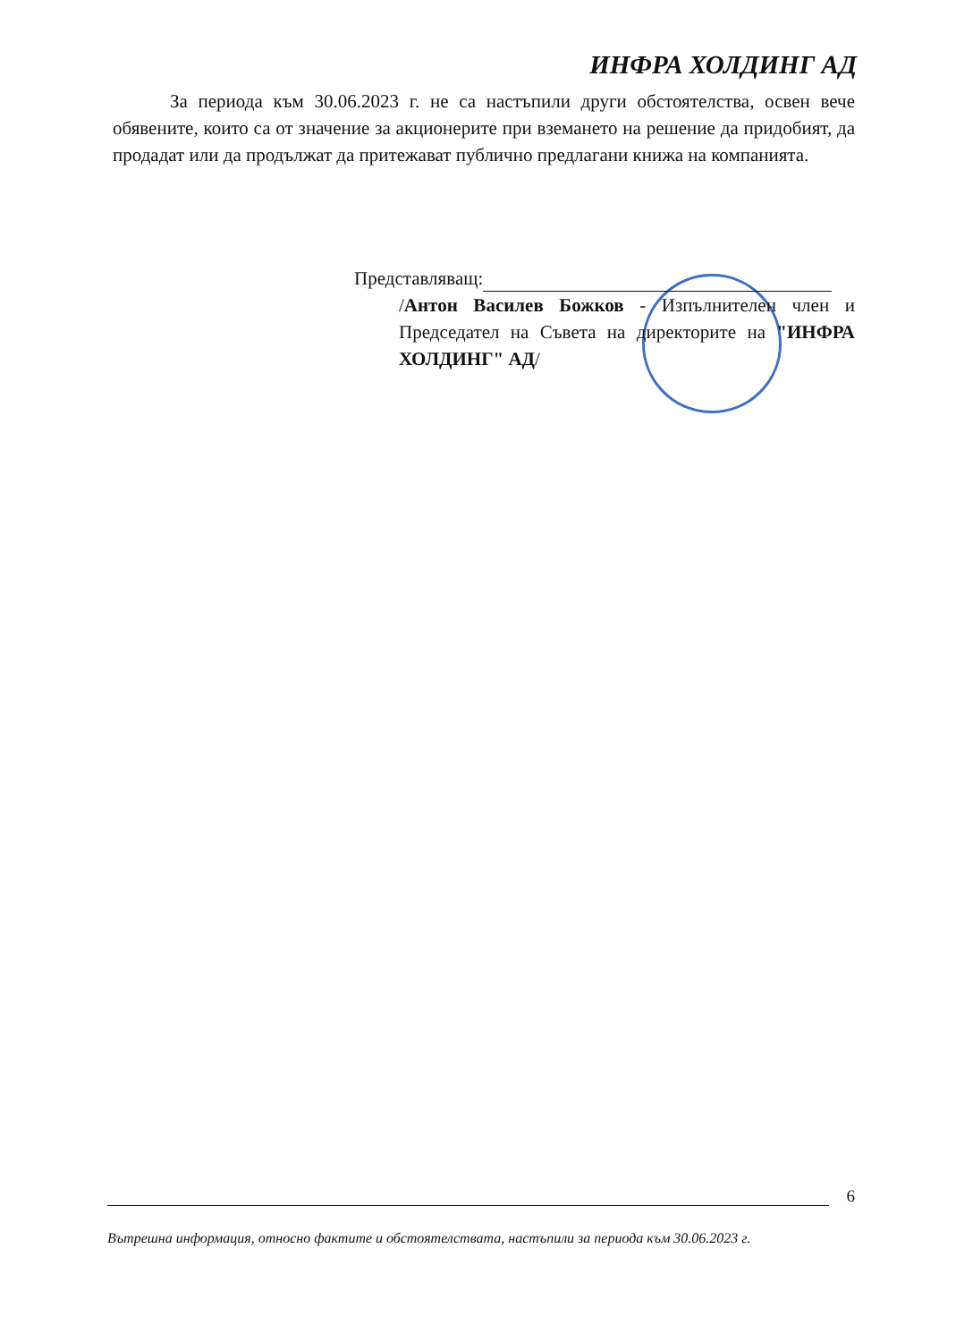ИНФРА ХОЛДИНГ АД
За периода към 30.06.2023 г. не са настъпили други обстоятелства, освен вече обявените, които са от значение за акционерите при вземането на решение да придобият, да продадат или да продължат да притежават публично предлагани книжа на компанията.
Представляващ:
/Антон Василев Божков - Изпълнителен член и Председател на Съвета на директорите на "ИНФРА ХОЛДИНГ" АД/
6
Вътрешна информация, относно фактите и обстоятелствата, настъпили за периода към 30.06.2023 г.